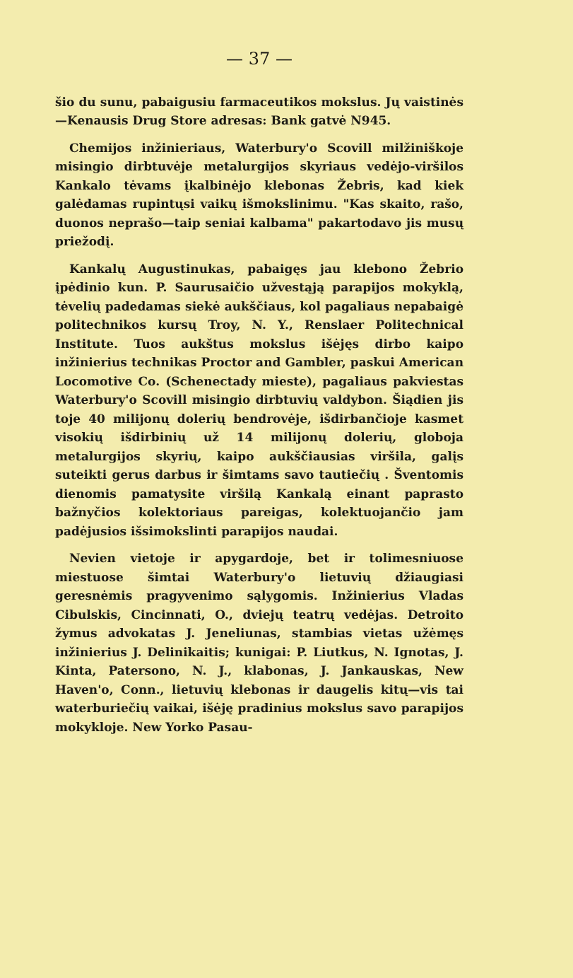— 37 —
šio du sunu, pabaigusiu farmaceutikos mokslus. Jų vaistinės—Kenausis Drug Store adresas: Bank gatvė N945.
Chemijos inžinieriaus, Waterbury'o Scovill milžiniškoje misingio dirbtuvėje metalurgijos skyriaus vedėjo-viršilos Kankalo tėvams įkalbinėjo klebonas Žebris, kad kiek galėdamas rupintųsi vaikų išmokslinimu. "Kas skaito, rašo, duonos neprašo—taip seniai kalbama" pakartodavo jis musų priežodį.
Kankalų Augustinukas, pabaigęs jau klebono Žebrio įpėdinio kun. P. Saurusaičio užvestąją parapijos mokyklą, tėvelių padedamas siekė aukščiaus, kol pagaliaus nepabaigė politechnikos kursų Troy, N. Y., Renslaer Politechnical Institute. Tuos aukštus mokslus išėjęs dirbo kaipo inžinierius technikas Proctor and Gambler, paskui American Locomotive Co. (Schenectady mieste), pagaliaus pakviestas Waterbury'o Scovill misingio dirbtuvių valdybon. Šiądien jis toje 40 milijonų dolerių bendrovėje, išdirbančioje kasmet visokių išdirbinių už 14 milijonų dolerių, globoja metalurgijos skyrių, kaipo aukščiausias viršila, galįs suteikti gerus darbus ir šimtams savo tautiečių . Šventomis dienomis pamatysite viršilą Kankalą einant paprasto bažnyčios kolektoriaus pareigas, kolektuojančio jam padėjusios išsimokslinti parapijos naudai.
Nevien vietoje ir apygardoje, bet ir tolimesniuose miestuose šimtai Waterbury'o lietuvių džiaugiasi geresnėmis pragyvenimo sąlygomis. Inžinierius Vladas Cibulskis, Cincinnati, O., dviejų teatrų vedėjas. Detroito žymus advokatas J. Jeneliunas, stambias vietas užėmęs inžinierius J. Delinikaitis; kunigai: P. Liutkus, N. Ignotas, J. Kinta, Patersono, N. J., klabonas, J. Jankauskas, New Haven'o, Conn., lietuvių klebonas ir daugelis kitų—vis tai waterburiečių vaikai, išėję pradinius mokslus savo parapijos mokykloje. New Yorko Pasau-